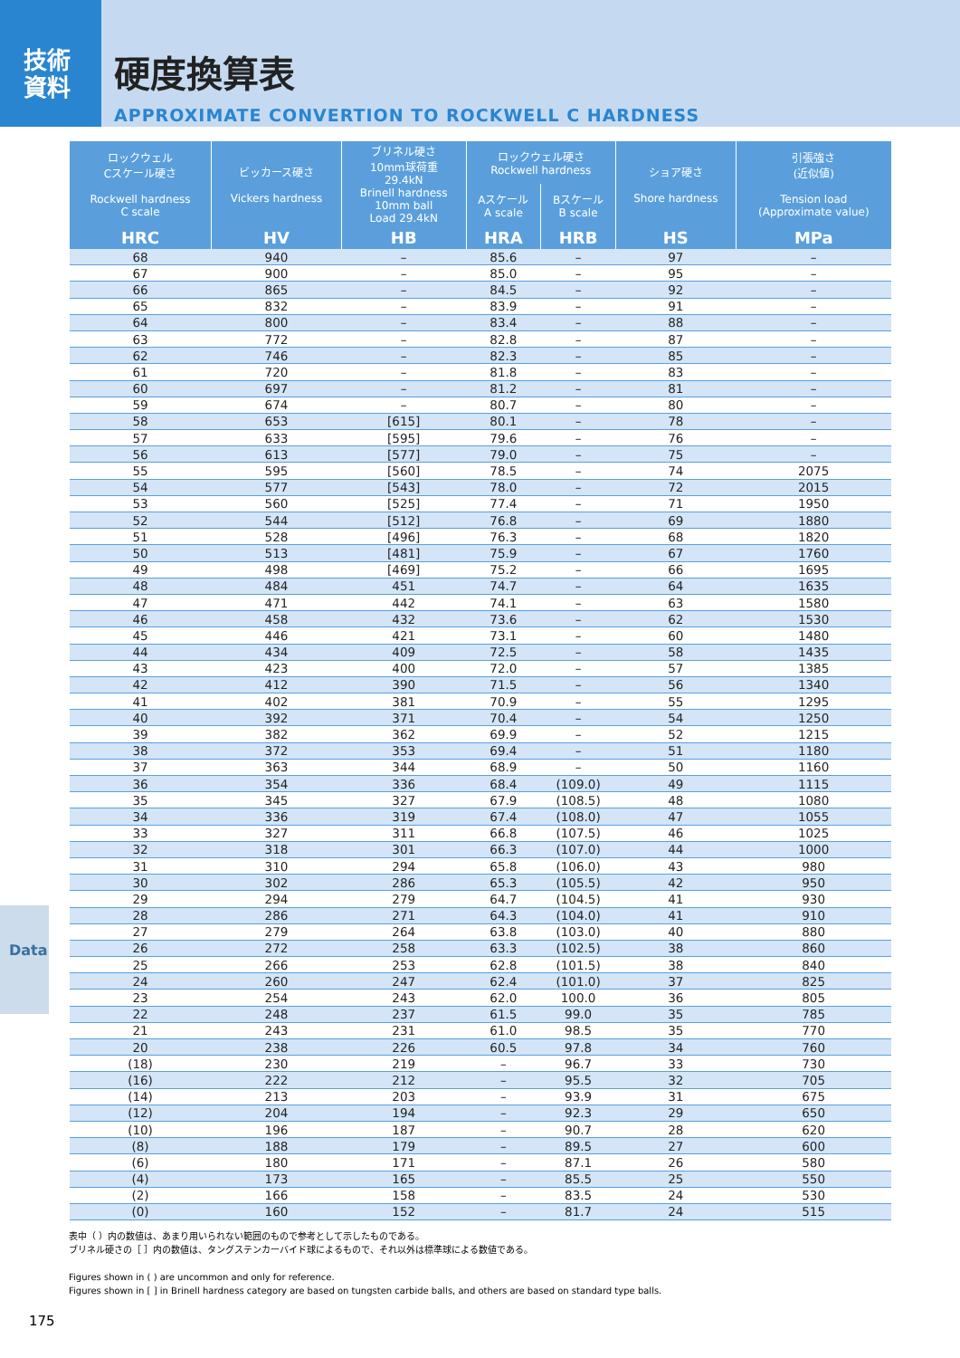技術
資料
硬度換算表
APPROXIMATE CONVERTION TO ROCKWELL C HARDNESS
| ロックウェル Cスケール硬さ Rockwell hardness C scale | ビッカース硬さ Vickers hardness | ブリネル硬さ 10mm球荷重 29.4kN Brinell hardness 10mm ball Load 29.4kN | ロックウェル硬さ Rockwell hardness | | ショア硬さ Shore hardness | 引張強さ (近似値) Tension load (Approximate value) |
| --- | --- | --- | --- | --- | --- | --- |
| | | | Aスケール A scale | Bスケール B scale | | |
| HRC | HV | HB | HRA | HRB | HS | MPa |
| 68 | 940 | – | 85.6 | – | 97 | – |
| 67 | 900 | – | 85.0 | – | 95 | – |
| 66 | 865 | – | 84.5 | – | 92 | – |
| 65 | 832 | – | 83.9 | – | 91 | – |
| 64 | 800 | – | 83.4 | – | 88 | – |
| 63 | 772 | – | 82.8 | – | 87 | – |
| 62 | 746 | – | 82.3 | – | 85 | – |
| 61 | 720 | – | 81.8 | – | 83 | – |
| 60 | 697 | – | 81.2 | – | 81 | – |
| 59 | 674 | – | 80.7 | – | 80 | – |
| 58 | 653 | [615] | 80.1 | – | 78 | – |
| 57 | 633 | [595] | 79.6 | – | 76 | – |
| 56 | 613 | [577] | 79.0 | – | 75 | – |
| 55 | 595 | [560] | 78.5 | – | 74 | 2075 |
| 54 | 577 | [543] | 78.0 | – | 72 | 2015 |
| 53 | 560 | [525] | 77.4 | – | 71 | 1950 |
| 52 | 544 | [512] | 76.8 | – | 69 | 1880 |
| 51 | 528 | [496] | 76.3 | – | 68 | 1820 |
| 50 | 513 | [481] | 75.9 | – | 67 | 1760 |
| 49 | 498 | [469] | 75.2 | – | 66 | 1695 |
| 48 | 484 | 451 | 74.7 | – | 64 | 1635 |
| 47 | 471 | 442 | 74.1 | – | 63 | 1580 |
| 46 | 458 | 432 | 73.6 | – | 62 | 1530 |
| 45 | 446 | 421 | 73.1 | – | 60 | 1480 |
| 44 | 434 | 409 | 72.5 | – | 58 | 1435 |
| 43 | 423 | 400 | 72.0 | – | 57 | 1385 |
| 42 | 412 | 390 | 71.5 | – | 56 | 1340 |
| 41 | 402 | 381 | 70.9 | – | 55 | 1295 |
| 40 | 392 | 371 | 70.4 | – | 54 | 1250 |
| 39 | 382 | 362 | 69.9 | – | 52 | 1215 |
| 38 | 372 | 353 | 69.4 | – | 51 | 1180 |
| 37 | 363 | 344 | 68.9 | – | 50 | 1160 |
| 36 | 354 | 336 | 68.4 | (109.0) | 49 | 1115 |
| 35 | 345 | 327 | 67.9 | (108.5) | 48 | 1080 |
| 34 | 336 | 319 | 67.4 | (108.0) | 47 | 1055 |
| 33 | 327 | 311 | 66.8 | (107.5) | 46 | 1025 |
| 32 | 318 | 301 | 66.3 | (107.0) | 44 | 1000 |
| 31 | 310 | 294 | 65.8 | (106.0) | 43 | 980 |
| 30 | 302 | 286 | 65.3 | (105.5) | 42 | 950 |
| 29 | 294 | 279 | 64.7 | (104.5) | 41 | 930 |
| 28 | 286 | 271 | 64.3 | (104.0) | 41 | 910 |
| 27 | 279 | 264 | 63.8 | (103.0) | 40 | 880 |
| 26 | 272 | 258 | 63.3 | (102.5) | 38 | 860 |
| 25 | 266 | 253 | 62.8 | (101.5) | 38 | 840 |
| 24 | 260 | 247 | 62.4 | (101.0) | 37 | 825 |
| 23 | 254 | 243 | 62.0 | 100.0 | 36 | 805 |
| 22 | 248 | 237 | 61.5 | 99.0 | 35 | 785 |
| 21 | 243 | 231 | 61.0 | 98.5 | 35 | 770 |
| 20 | 238 | 226 | 60.5 | 97.8 | 34 | 760 |
| (18) | 230 | 219 | – | 96.7 | 33 | 730 |
| (16) | 222 | 212 | – | 95.5 | 32 | 705 |
| (14) | 213 | 203 | – | 93.9 | 31 | 675 |
| (12) | 204 | 194 | – | 92.3 | 29 | 650 |
| (10) | 196 | 187 | – | 90.7 | 28 | 620 |
| (8) | 188 | 179 | – | 89.5 | 27 | 600 |
| (6) | 180 | 171 | – | 87.1 | 26 | 580 |
| (4) | 173 | 165 | – | 85.5 | 25 | 550 |
| (2) | 166 | 158 | – | 83.5 | 24 | 530 |
| (0) | 160 | 152 | – | 81.7 | 24 | 515 |
表中（ ）内の数値は、あまり用いられない範囲のもので参考として示したものである。
ブリネル硬さの［ ］内の数値は、タングステンカーバイド球によるもので、それ以外は標準球による数値である。
Figures shown in ( ) are uncommon and only for reference.
Figures shown in [ ] in Brinell hardness category are based on tungsten carbide balls, and others are based on standard type balls.
Data
175